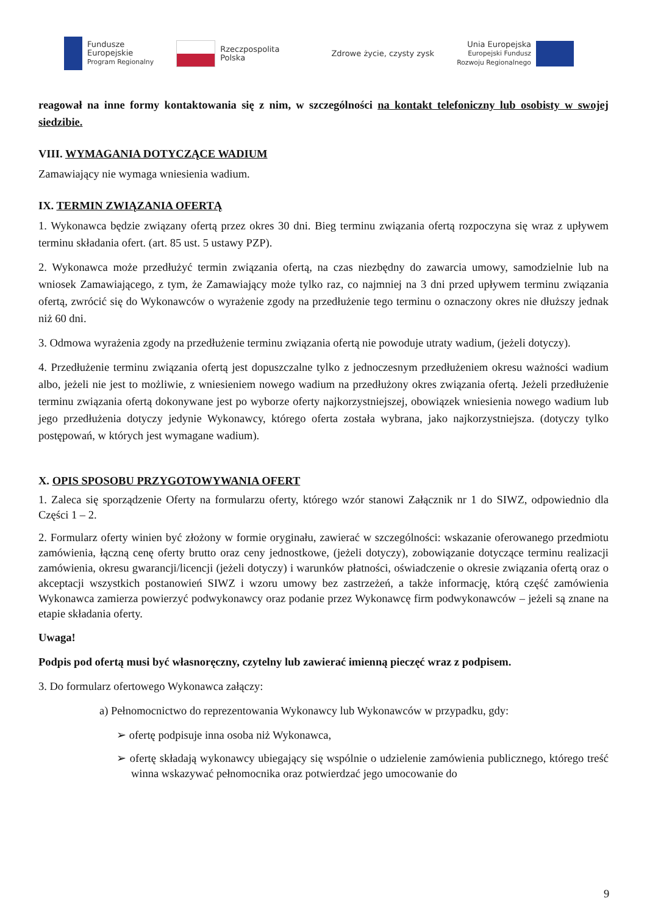Fundusze
Europejskie
Program Regionalny
Rzeczpospolita
Polska
Zdrowe życie, czysty zysk
Unia Europejska
Europejski Fundusz
Rozwoju Regionalnego
reagował na inne formy kontaktowania się z nim, w szczególności na kontakt telefoniczny lub osobisty w swojej siedzibie.
VIII. WYMAGANIA DOTYCZĄCE WADIUM
Zamawiający nie wymaga wniesienia wadium.
IX. TERMIN ZWIĄZANIA OFERTĄ
1. Wykonawca będzie związany ofertą przez okres 30 dni. Bieg terminu związania ofertą rozpoczyna się wraz z upływem terminu składania ofert. (art. 85 ust. 5 ustawy PZP).
2. Wykonawca może przedłużyć termin związania ofertą, na czas niezbędny do zawarcia umowy, samodzielnie lub na wniosek Zamawiającego, z tym, że Zamawiający może tylko raz, co najmniej na 3 dni przed upływem terminu związania ofertą, zwrócić się do Wykonawców o wyrażenie zgody na przedłużenie tego terminu o oznaczony okres nie dłuższy jednak niż 60 dni.
3. Odmowa wyrażenia zgody na przedłużenie terminu związania ofertą nie powoduje utraty wadium, (jeżeli dotyczy).
4. Przedłużenie terminu związania ofertą jest dopuszczalne tylko z jednoczesnym przedłużeniem okresu ważności wadium albo, jeżeli nie jest to możliwie, z wniesieniem nowego wadium na przedłużony okres związania ofertą. Jeżeli przedłużenie terminu związania ofertą dokonywane jest po wyborze oferty najkorzystniejszej, obowiązek wniesienia nowego wadium lub jego przedłużenia dotyczy jedynie Wykonawcy, którego oferta została wybrana, jako najkorzystniejsza. (dotyczy tylko postępowań, w których jest wymagane wadium).
X. OPIS SPOSOBU PRZYGOTOWYWANIA OFERT
1. Zaleca się sporządzenie Oferty na formularzu oferty, którego wzór stanowi Załącznik nr 1 do SIWZ, odpowiednio dla Części 1 – 2.
2. Formularz oferty winien być złożony w formie oryginału, zawierać w szczególności: wskazanie oferowanego przedmiotu zamówienia, łączną cenę oferty brutto oraz ceny jednostkowe, (jeżeli dotyczy), zobowiązanie dotyczące terminu realizacji zamówienia, okresu gwarancji/licencji (jeżeli dotyczy) i warunków płatności, oświadczenie o okresie związania ofertą oraz o akceptacji wszystkich postanowień SIWZ i wzoru umowy bez zastrzeżeń, a także informację, którą część zamówienia Wykonawca zamierza powierzyć podwykonawcy oraz podanie przez Wykonawcę firm podwykonawców – jeżeli są znane na etapie składania oferty.
Uwaga!
Podpis pod ofertą musi być własnoręczny, czytelny lub zawierać imienną pieczęć wraz z podpisem.
3. Do formularz ofertowego Wykonawca załączy:
a) Pełnomocnictwo do reprezentowania Wykonawcy lub Wykonawców w przypadku, gdy:
➢ ofertę podpisuje inna osoba niż Wykonawca,
➢ ofertę składają wykonawcy ubiegający się wspólnie o udzielenie zamówienia publicznego, którego treść winna wskazywać pełnomocnika oraz potwierdzać jego umocowanie do
9